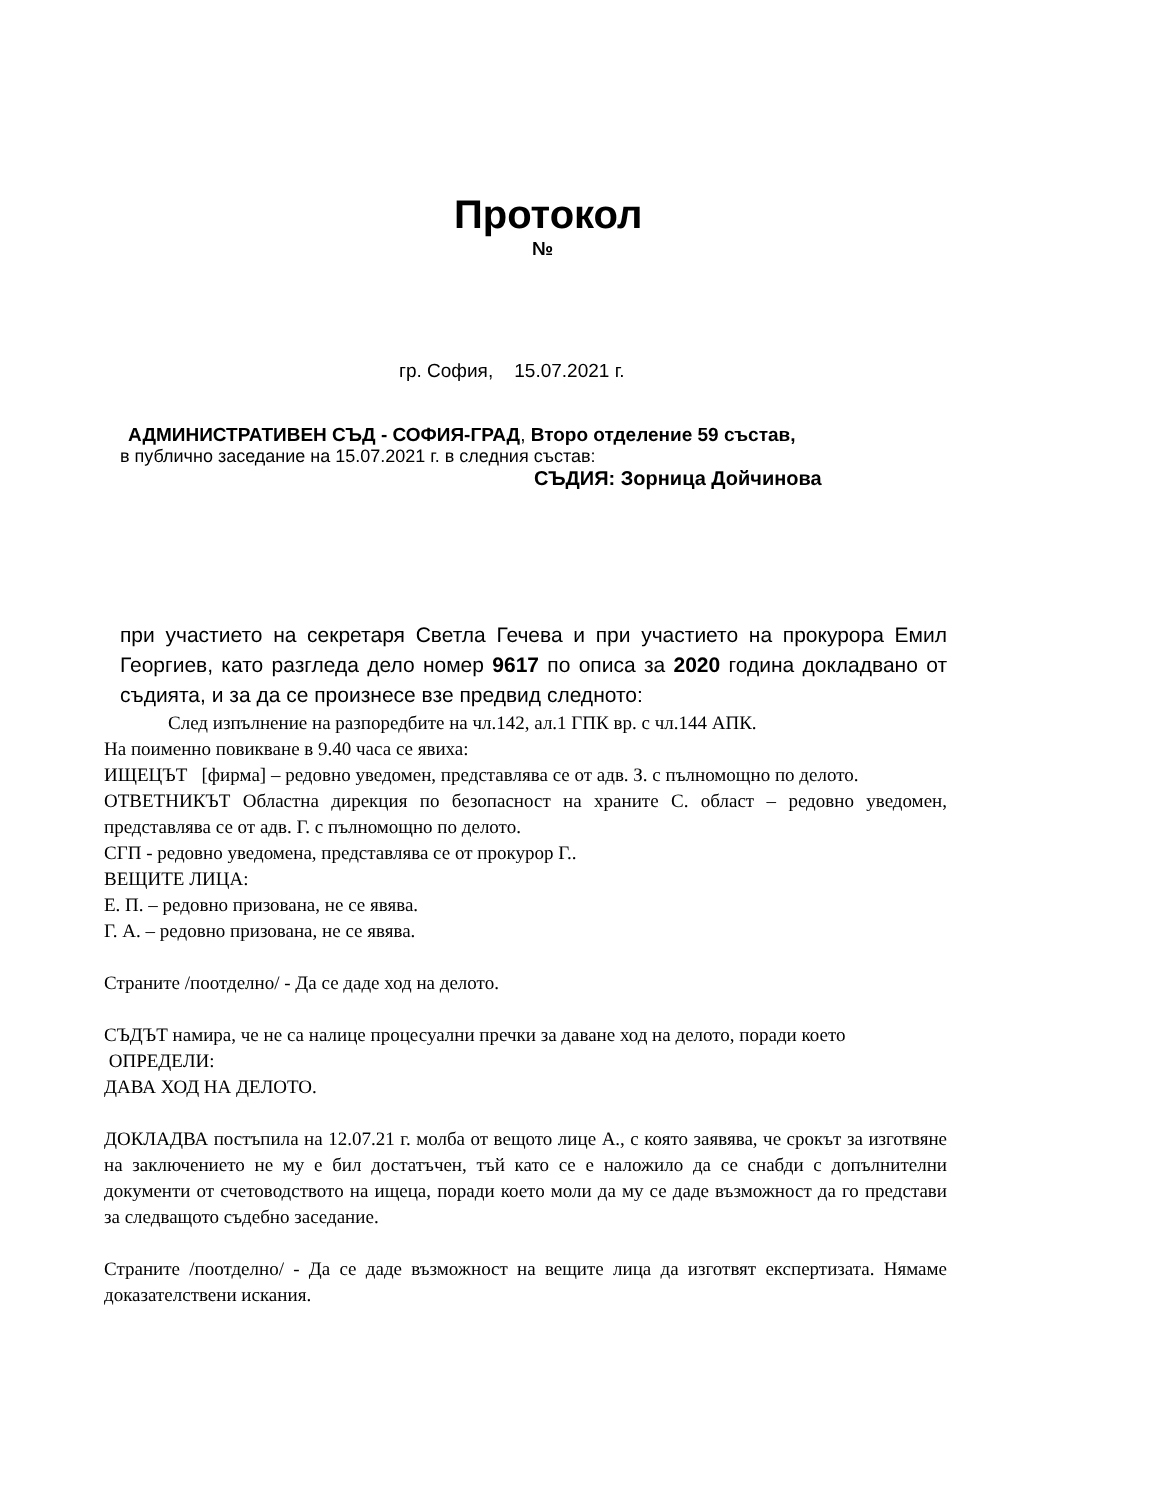Протокол
№
гр. София, 15.07.2021 г.
АДМИНИСТРАТИВЕН СЪД - СОФИЯ-ГРАД, Второ отделение 59 състав,
в публично заседание на 15.07.2021 г. в следния състав:
СЪДИЯ: Зорница Дойчинова
при участието на секретаря Светла Гечева и при участието на прокурора Емил Георгиев, като разгледа дело номер 9617 по описа за 2020 година докладвано от съдията, и за да се произнесе взе предвид следното:
След изпълнение на разпоредбите на чл.142, ал.1 ГПК вр. с чл.144 АПК.
На поименно повикване в 9.40 часа се явиха:
ИЩЕЦЪТ [фирма] – редовно уведомен, представлява се от адв. З. с пълномощно по делото.
ОТВЕТНИКЪТ Областна дирекция по безопасност на храните С. област – редовно уведомен, представлява се от адв. Г. с пълномощно по делото.
СГП - редовно уведомена, представлява се от прокурор Г..
ВЕЩИТЕ ЛИЦА:
Е. П. – редовно призована, не се явява.
Г. А. – редовно призована, не се явява.
Страните /поотделно/ - Да се даде ход на делото.
СЪДЪТ намира, че не са налице процесуални пречки за даване ход на делото, поради което
ОПРЕДЕЛИ:
ДАВА ХОД НА ДЕЛОТО.
ДОКЛАДВА постъпила на 12.07.21 г. молба от вещото лице А., с която заявява, че срокът за изготвяне на заключението не му е бил достатъчен, тъй като се е наложило да се снабди с допълнителни документи от счетоводството на ищеца, поради което моли да му се даде възможност да го представи за следващото съдебно заседание.
Страните /поотделно/ - Да се даде възможност на вещите лица да изготвят експертизата. Нямаме доказателствени искания.